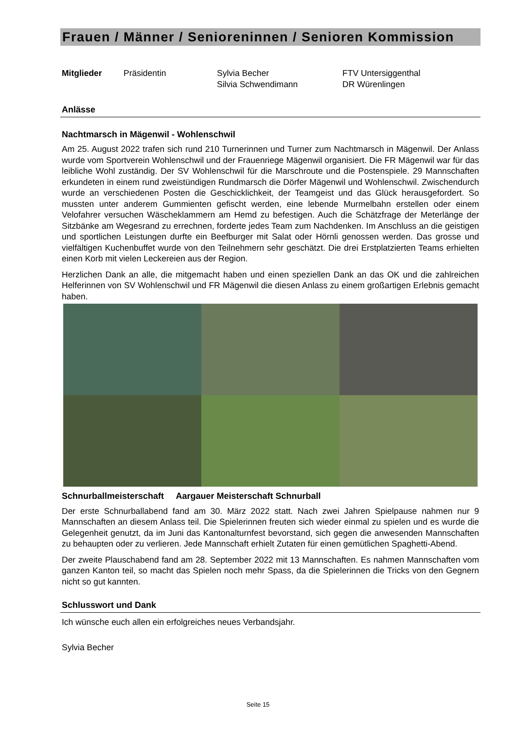Frauen / Männer / Senioreninnen / Senioren Kommission
Mitglieder
Präsidentin
Sylvia Becher
Silvia Schwendimann
FTV Untersiggenthal
DR Würenlingen
Anlässe
Nachtmarsch in Mägenwil - Wohlenschwil
Am 25. August 2022 trafen sich rund 210 Turnerinnen und Turner zum Nachtmarsch in Mägenwil. Der Anlass wurde vom Sportverein Wohlenschwil und der Frauenriege Mägenwil organisiert. Die FR Mägenwil war für das leibliche Wohl zuständig. Der SV Wohlenschwil für die Marschroute und die Postenspiele. 29 Mannschaften erkundeten in einem rund zweistündigen Rundmarsch die Dörfer Mägenwil und Wohlenschwil. Zwischendurch wurde an verschiedenen Posten die Geschicklichkeit, der Teamgeist und das Glück herausgefordert. So mussten unter anderem Gummienten gefischt werden, eine lebende Murmelbahn erstellen oder einem Velofahrer versuchen Wäscheklammern am Hemd zu befestigen. Auch die Schätzfrage der Meterlänge der Sitzbänke am Wegesrand zu errechnen, forderte jedes Team zum Nachdenken. Im Anschluss an die geistigen und sportlichen Leistungen durfte ein Beefburger mit Salat oder Hörnli genossen werden. Das grosse und vielfältigen Kuchenbuffet wurde von den Teilnehmern sehr geschätzt. Die drei Erstplatzierten Teams erhielten einen Korb mit vielen Leckereien aus der Region.
Herzlichen Dank an alle, die mitgemacht haben und einen speziellen Dank an das OK und die zahlreichen Helferinnen von SV Wohlenschwil und FR Mägenwil die diesen Anlass zu einem großartigen Erlebnis gemacht haben.
Schnurballmeisterschaft Aargauer Meisterschaft Schnurball
Der erste Schnurballabend fand am 30. März 2022 statt. Nach zwei Jahren Spielpause nahmen nur 9 Mannschaften an diesem Anlass teil. Die Spielerinnen freuten sich wieder einmal zu spielen und es wurde die Gelegenheit genutzt, da im Juni das Kantonalturnfest bevorstand, sich gegen die anwesenden Mannschaften zu behaupten oder zu verlieren. Jede Mannschaft erhielt Zutaten für einen gemütlichen Spaghetti-Abend.
Der zweite Plauschabend fand am 28. September 2022 mit 13 Mannschaften. Es nahmen Mannschaften vom ganzen Kanton teil, so macht das Spielen noch mehr Spass, da die Spielerinnen die Tricks von den Gegnern nicht so gut kannten.
Schlusswort und Dank
Ich wünsche euch allen ein erfolgreiches neues Verbandsjahr.
Sylvia Becher
Seite 15